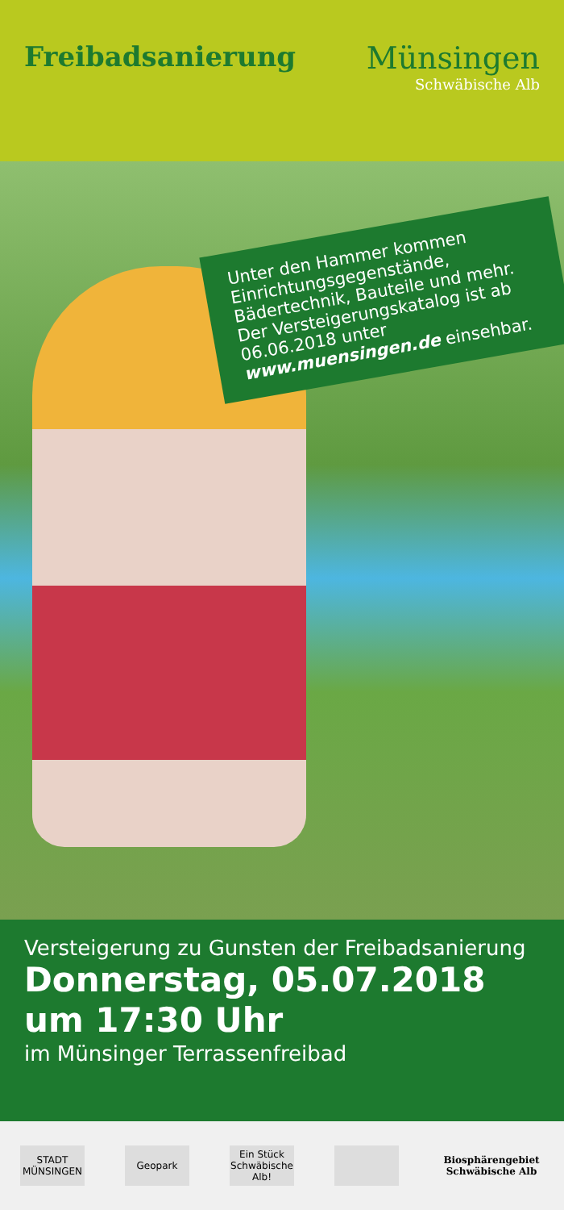Freibadsanierung Münsingen
Schwäbische Alb
Unter den Hammer kommen Einrichtungsgegenstände, Bädertechnik, Bauteile und mehr. Der Versteigerungskatalog ist ab 06.06.2018 unter www.muensingen.de einsehbar.
Versteigerung zu Gunsten der Freibadsanierung
Donnerstag, 05.07.2018
um 17:30 Uhr
im Münsinger Terrassenfreibad
STADT MÜNSINGEN
Geopark
Ein Stück Schwäbische Alb!
Biosphärengebiet Schwäbische Alb